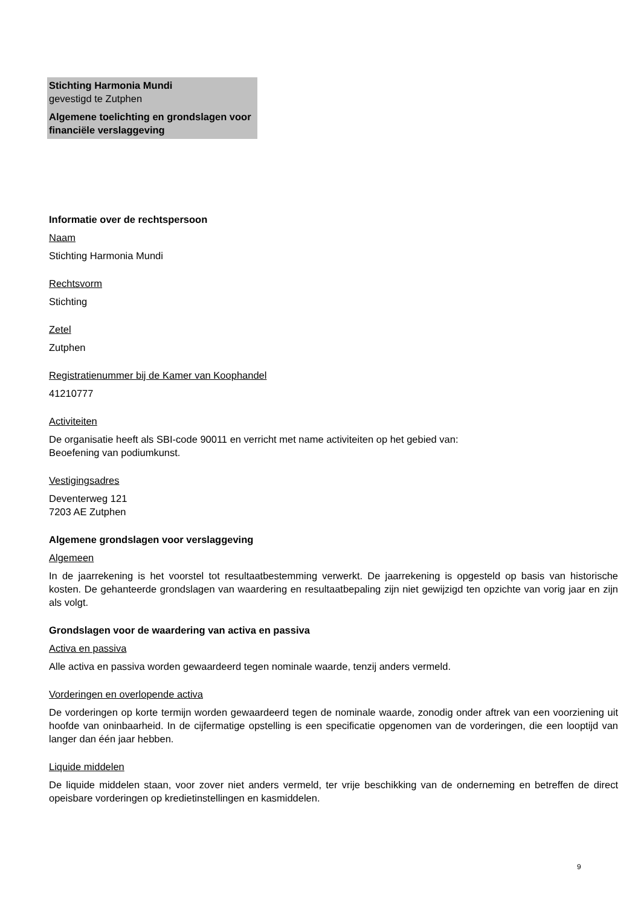Stichting Harmonia Mundi
gevestigd te Zutphen
Algemene toelichting en grondslagen voor financiële verslaggeving
Informatie over de rechtspersoon
Naam
Stichting Harmonia Mundi
Rechtsvorm
Stichting
Zetel
Zutphen
Registratienummer bij de Kamer van Koophandel
41210777
Activiteiten
De organisatie heeft als SBI-code 90011 en verricht met name activiteiten op het gebied van:
Beoefening van podiumkunst.
Vestigingsadres
Deventerweg 121
7203 AE Zutphen
Algemene grondslagen voor verslaggeving
Algemeen
In de jaarrekening is het voorstel tot resultaatbestemming verwerkt. De jaarrekening is opgesteld op basis van historische kosten. De gehanteerde grondslagen van waardering en resultaatbepaling zijn niet gewijzigd ten opzichte van vorig jaar en zijn als volgt.
Grondslagen voor de waardering van activa en passiva
Activa en passiva
Alle activa en passiva worden gewaardeerd tegen nominale waarde, tenzij anders vermeld.
Vorderingen en overlopende activa
De vorderingen op korte termijn worden gewaardeerd tegen de nominale waarde, zonodig onder aftrek van een voorziening uit hoofde van oninbaarheid. In de cijfermatige opstelling is een specificatie opgenomen van de vorderingen, die een looptijd van langer dan één jaar hebben.
Liquide middelen
De liquide middelen staan, voor zover niet anders vermeld, ter vrije beschikking van de onderneming en betreffen de direct opeisbare vorderingen op kredietinstellingen en kasmiddelen.
9